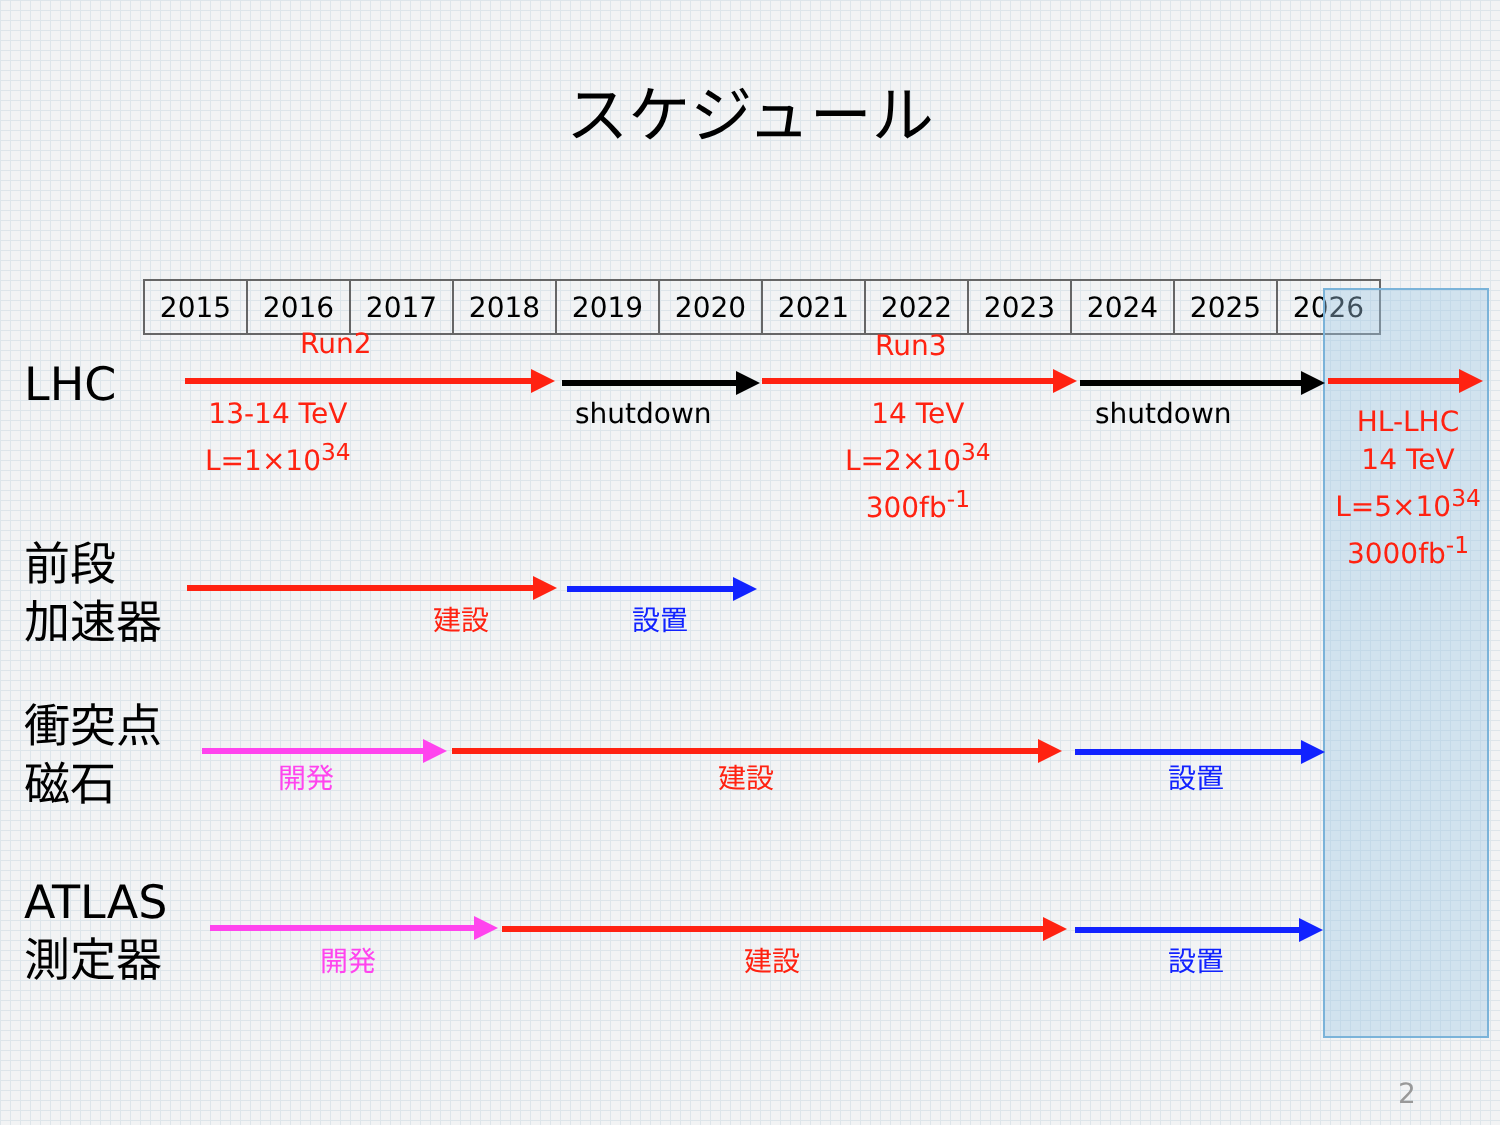スケジュール
| 2015 | 2016 | 2017 | 2018 | 2019 | 2020 | 2021 | 2022 | 2023 | 2024 | 2025 | 2026 |
LHC
Run2 Run3
13-14 TeV
L=1×10<sup>34</sup>
shutdown
14 TeV
L=2×10<sup>34</sup>
300fb<sup>-1</sup>
shutdown
HL-LHC
14 TeV
L=5×10<sup>34</sup>
3000fb<sup>-1</sup>
前段
加速器
建設 設置
衝突点
磁石
開発 建設 設置
ATLAS
測定器
開発 建設 設置
2